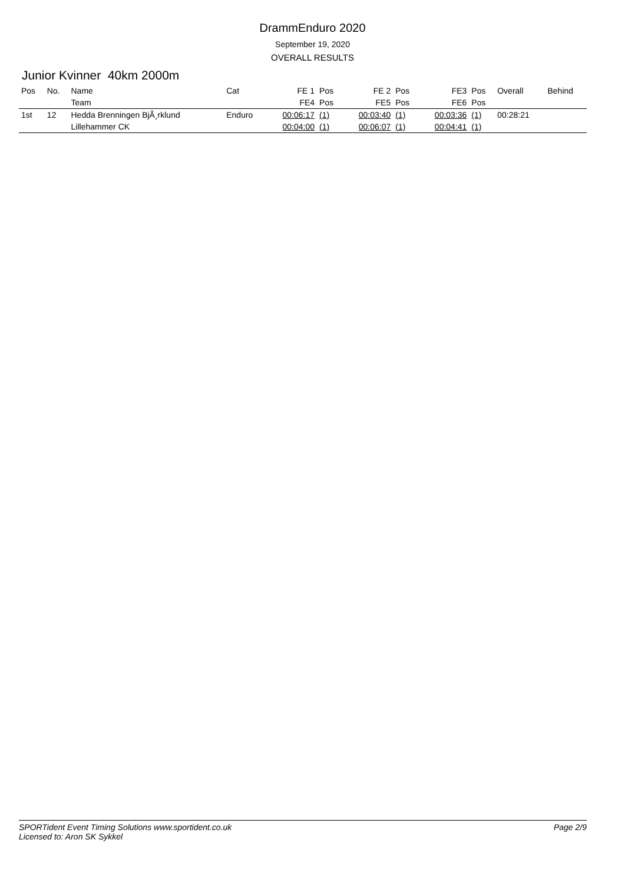DrammEnduro 2020
September 19, 2020
OVERALL RESULTS
Junior Kvinner 40km 2000m
| Pos | No. | Name | Cat | FE 1 | Pos | FE 2 | Pos | FE3 | Pos | Overall | Behind |
| --- | --- | --- | --- | --- | --- | --- | --- | --- | --- | --- | --- |
| | | Team | | FE4 | Pos | FE5 | Pos | FE6 | Pos | | |
| 1st | 12 | Hedda Brenningen BjÃ¸rklund | Enduro | 00:06:17 | (1) | 00:03:40 | (1) | 00:03:36 | (1) | 00:28:21 | |
| | | Lillehammer CK | | 00:04:00 | (1) | 00:06:07 | (1) | 00:04:41 | (1) | | |
SPORTident Event Timing Solutions www.sportident.co.uk
Licensed to: Aron SK Sykkel
Page 2/9